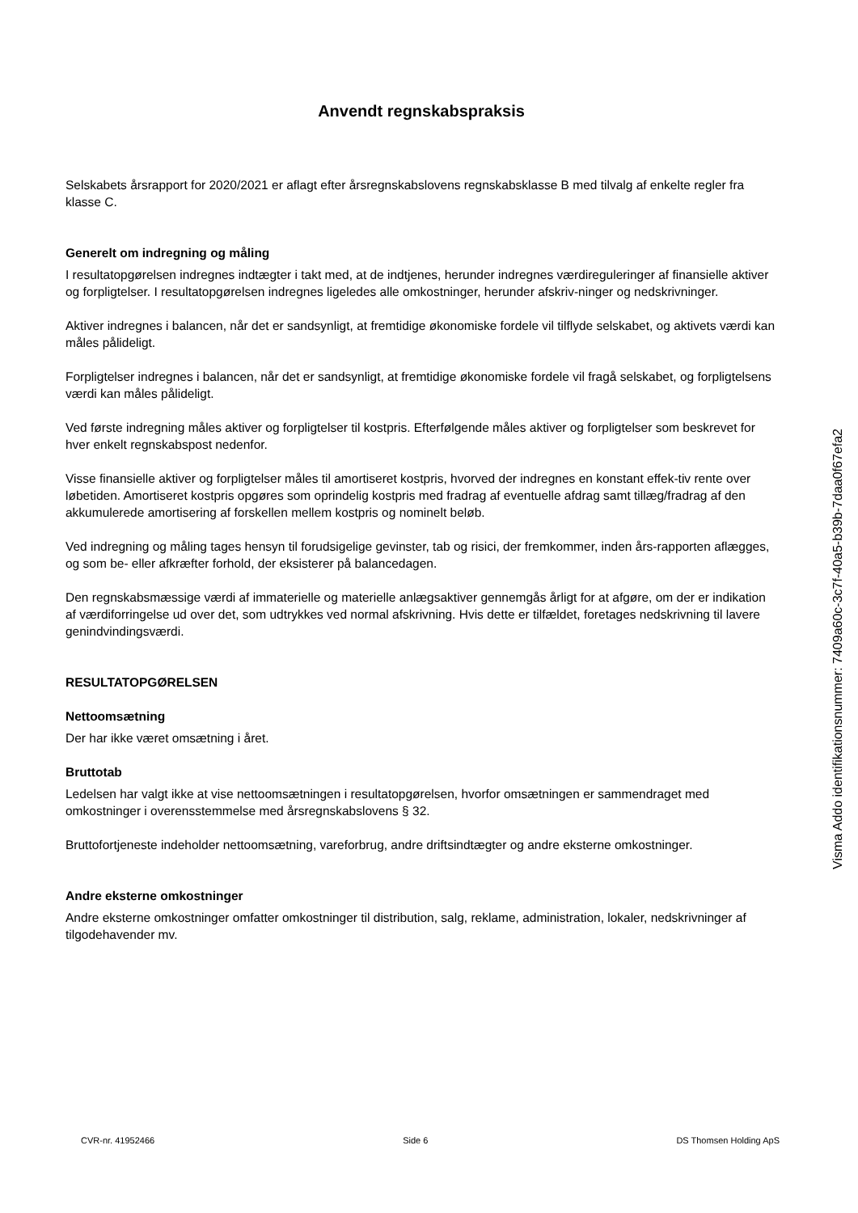Anvendt regnskabspraksis
Selskabets årsrapport for 2020/2021 er aflagt efter årsregnskabslovens regnskabsklasse B med tilvalg af enkelte regler fra klasse C.
Generelt om indregning og måling
I resultatopgørelsen indregnes indtægter i takt med, at de indtjenes, herunder indregnes værdireguleringer af finansielle aktiver og forpligtelser. I resultatopgørelsen indregnes ligeledes alle omkostninger, herunder afskriv-ninger og nedskrivninger.
Aktiver indregnes i balancen, når det er sandsynligt, at fremtidige økonomiske fordele vil tilflyde selskabet, og aktivets værdi kan måles pålideligt.
Forpligtelser indregnes i balancen, når det er sandsynligt, at fremtidige økonomiske fordele vil fragå selskabet, og forpligtelsens værdi kan måles pålideligt.
Ved første indregning måles aktiver og forpligtelser til kostpris. Efterfølgende måles aktiver og forpligtelser som beskrevet for hver enkelt regnskabspost nedenfor.
Visse finansielle aktiver og forpligtelser måles til amortiseret kostpris, hvorved der indregnes en konstant effek-tiv rente over løbetiden. Amortiseret kostpris opgøres som oprindelig kostpris med fradrag af eventuelle afdrag samt tillæg/fradrag af den akkumulerede amortisering af forskellen mellem kostpris og nominelt beløb.
Ved indregning og måling tages hensyn til forudsigelige gevinster, tab og risici, der fremkommer, inden års-rapporten aflægges, og som be- eller afkræfter forhold, der eksisterer på balancedagen.
Den regnskabsmæssige værdi af immaterielle og materielle anlægsaktiver gennemgås årligt for at afgøre, om der er indikation af værdiforringelse ud over det, som udtrykkes ved normal afskrivning. Hvis dette er tilfældet, foretages nedskrivning til lavere genindvindingsværdi.
RESULTATOPGØRELSEN
Nettoomsætning
Der har ikke været omsætning i året.
Bruttotab
Ledelsen har valgt ikke at vise nettoomsætningen i resultatopgørelsen, hvorfor omsætningen er sammendraget med omkostninger i overensstemmelse med årsregnskabslovens § 32.
Bruttofortjeneste indeholder nettoomsætning, vareforbrug, andre driftsindtægter og andre eksterne omkostninger.
Andre eksterne omkostninger
Andre eksterne omkostninger omfatter omkostninger til distribution, salg, reklame, administration, lokaler, nedskrivninger af tilgodehavender mv.
Visma Addo identifikationsnummer: 7409a60c-3c7f-40a5-b39b-7daa0f67efa2
CVR-nr. 41952466 Side 6 DS Thomsen Holding ApS